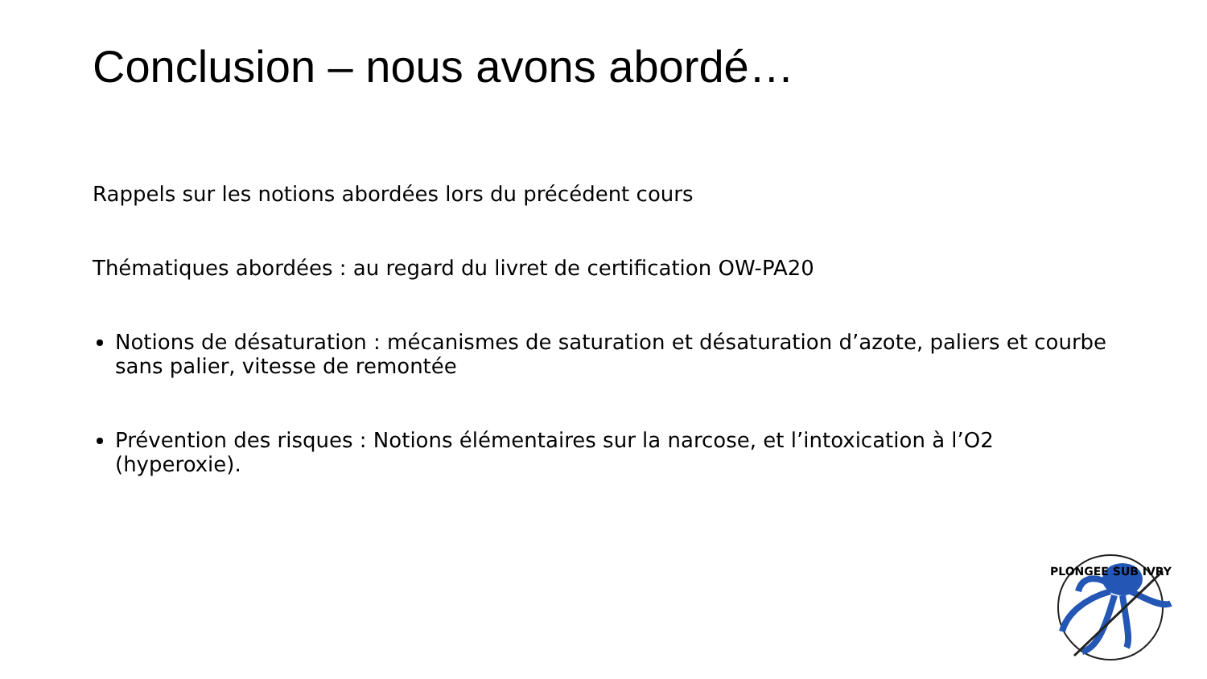Conclusion – nous avons abordé…
Rappels sur les notions abordées lors du précédent cours
Thématiques abordées : au regard du livret de certification OW-PA20
Notions de désaturation : mécanismes de saturation et désaturation d’azote, paliers et courbe sans palier, vitesse de remontée
Prévention des risques : Notions élémentaires sur la narcose, et l’intoxication à l’O2 (hyperoxie).
PLONGEE SUB IVRY